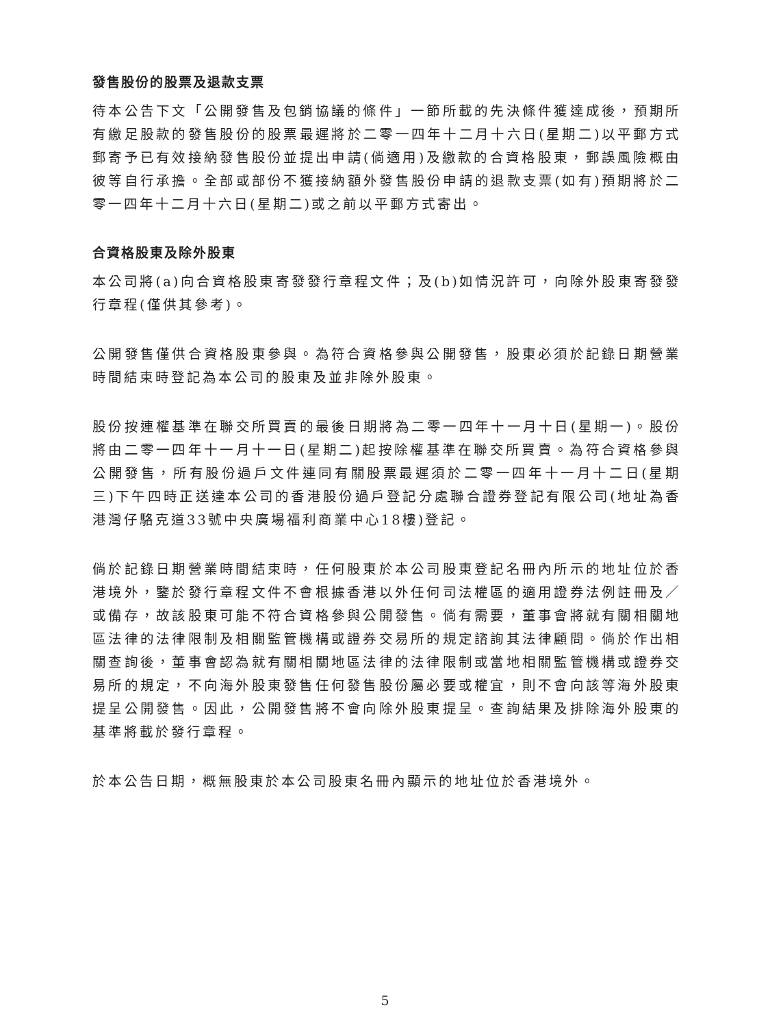發售股份的股票及退款支票
待本公告下文「公開發售及包銷協議的條件」一節所載的先決條件獲達成後，預期所有繳足股款的發售股份的股票最遲將於二零一四年十二月十六日(星期二)以平郵方式郵寄予已有效接納發售股份並提出申請(倘適用)及繳款的合資格股東，郵誤風險概由彼等自行承擔。全部或部份不獲接納額外發售股份申請的退款支票(如有)預期將於二零一四年十二月十六日(星期二)或之前以平郵方式寄出。
合資格股東及除外股東
本公司將(a)向合資格股東寄發發行章程文件；及(b)如情況許可，向除外股東寄發發行章程(僅供其參考)。
公開發售僅供合資格股東參與。為符合資格參與公開發售，股東必須於記錄日期營業時間結束時登記為本公司的股東及並非除外股東。
股份按連權基準在聯交所買賣的最後日期將為二零一四年十一月十日(星期一)。股份將由二零一四年十一月十一日(星期二)起按除權基準在聯交所買賣。為符合資格參與公開發售，所有股份過戶文件連同有關股票最遲須於二零一四年十一月十二日(星期三)下午四時正送達本公司的香港股份過戶登記分處聯合證券登記有限公司(地址為香港灣仔駱克道33號中央廣場福利商業中心18樓)登記。
倘於記錄日期營業時間結束時，任何股東於本公司股東登記名冊內所示的地址位於香港境外，鑒於發行章程文件不會根據香港以外任何司法權區的適用證券法例註冊及／或備存，故該股東可能不符合資格參與公開發售。倘有需要，董事會將就有關相關地區法律的法律限制及相關監管機構或證券交易所的規定諮詢其法律顧問。倘於作出相關查詢後，董事會認為就有關相關地區法律的法律限制或當地相關監管機構或證券交易所的規定，不向海外股東發售任何發售股份屬必要或權宜，則不會向該等海外股東提呈公開發售。因此，公開發售將不會向除外股東提呈。查詢結果及排除海外股東的基準將載於發行章程。
於本公告日期，概無股東於本公司股東名冊內顯示的地址位於香港境外。
5